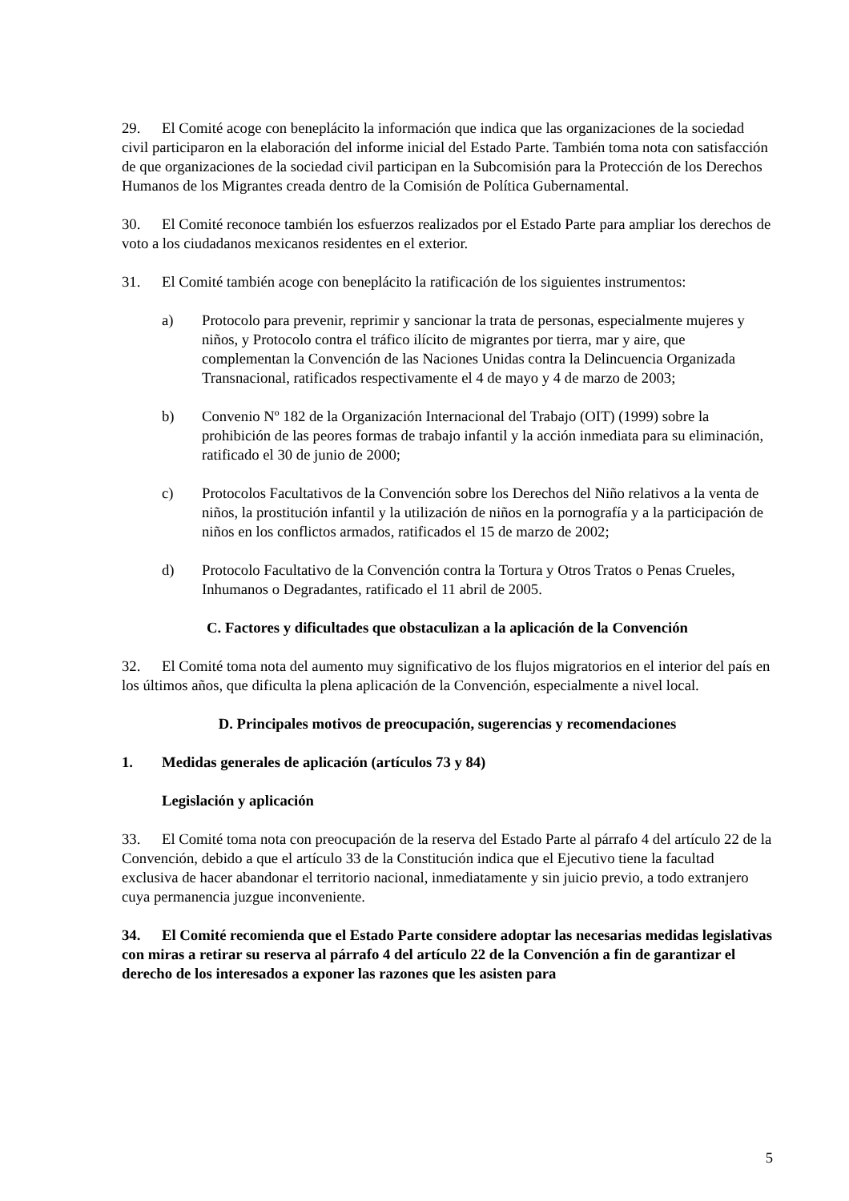29. El Comité acoge con beneplácito la información que indica que las organizaciones de la sociedad civil participaron en la elaboración del informe inicial del Estado Parte. También toma nota con satisfacción de que organizaciones de la sociedad civil participan en la Subcomisión para la Protección de los Derechos Humanos de los Migrantes creada dentro de la Comisión de Política Gubernamental.
30. El Comité reconoce también los esfuerzos realizados por el Estado Parte para ampliar los derechos de voto a los ciudadanos mexicanos residentes en el exterior.
31. El Comité también acoge con beneplácito la ratificación de los siguientes instrumentos:
a) Protocolo para prevenir, reprimir y sancionar la trata de personas, especialmente mujeres y niños, y Protocolo contra el tráfico ilícito de migrantes por tierra, mar y aire, que complementan la Convención de las Naciones Unidas contra la Delincuencia Organizada Transnacional, ratificados respectivamente el 4 de mayo y 4 de marzo de 2003;
b) Convenio Nº 182 de la Organización Internacional del Trabajo (OIT) (1999) sobre la prohibición de las peores formas de trabajo infantil y la acción inmediata para su eliminación, ratificado el 30 de junio de 2000;
c) Protocolos Facultativos de la Convención sobre los Derechos del Niño relativos a la venta de niños, la prostitución infantil y la utilización de niños en la pornografía y a la participación de niños en los conflictos armados, ratificados el 15 de marzo de 2002;
d) Protocolo Facultativo de la Convención contra la Tortura y Otros Tratos o Penas Crueles, Inhumanos o Degradantes, ratificado el 11 abril de 2005.
C. Factores y dificultades que obstaculizan a la aplicación de la Convención
32. El Comité toma nota del aumento muy significativo de los flujos migratorios en el interior del país en los últimos años, que dificulta la plena aplicación de la Convención, especialmente a nivel local.
D. Principales motivos de preocupación, sugerencias y recomendaciones
1. Medidas generales de aplicación (artículos 73 y 84)
Legislación y aplicación
33. El Comité toma nota con preocupación de la reserva del Estado Parte al párrafo 4 del artículo 22 de la Convención, debido a que el artículo 33 de la Constitución indica que el Ejecutivo tiene la facultad exclusiva de hacer abandonar el territorio nacional, inmediatamente y sin juicio previo, a todo extranjero cuya permanencia juzgue inconveniente.
34. El Comité recomienda que el Estado Parte considere adoptar las necesarias medidas legislativas con miras a retirar su reserva al párrafo 4 del artículo 22 de la Convención a fin de garantizar el derecho de los interesados a exponer las razones que les asisten para
5